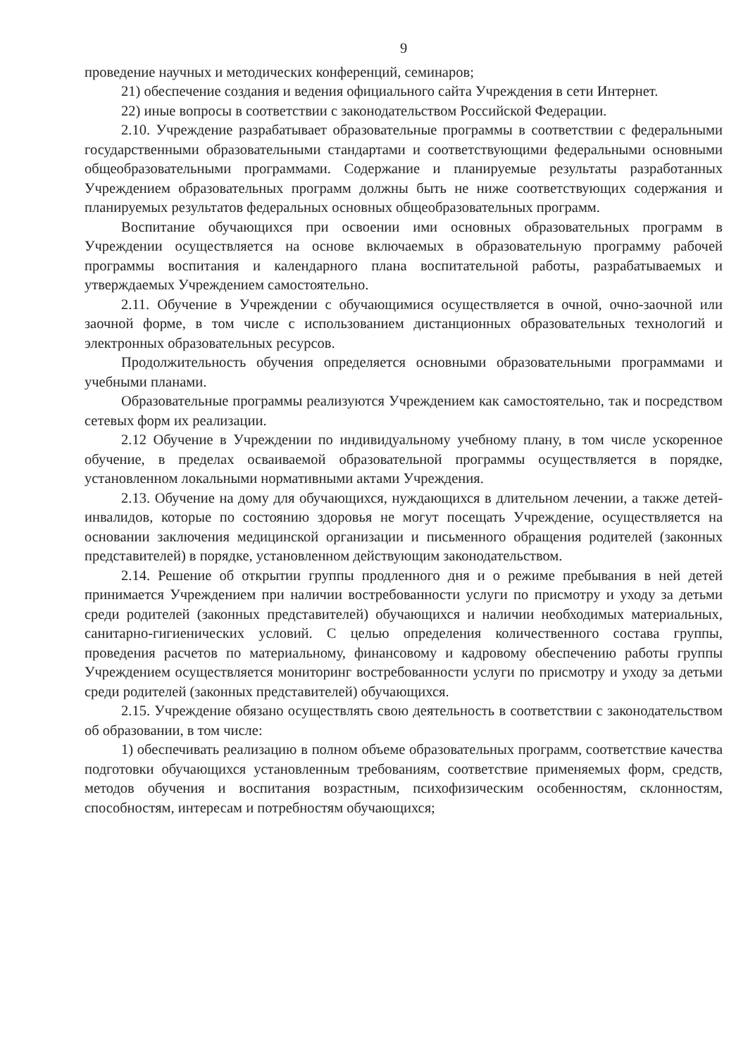9
проведение научных и методических конференций, семинаров;
21) обеспечение создания и ведения официального сайта Учреждения в сети Интернет.
22) иные вопросы в соответствии с законодательством Российской Федерации.
2.10. Учреждение разрабатывает образовательные программы в соответствии с федеральными государственными образовательными стандартами и соответствующими федеральными основными общеобразовательными программами. Содержание и планируемые результаты разработанных Учреждением образовательных программ должны быть не ниже соответствующих содержания и планируемых результатов федеральных основных общеобразовательных программ.
Воспитание обучающихся при освоении ими основных образовательных программ в Учреждении осуществляется на основе включаемых в образовательную программу рабочей программы воспитания и календарного плана воспитательной работы, разрабатываемых и утверждаемых Учреждением самостоятельно.
2.11. Обучение в Учреждении с обучающимися осуществляется в очной, очно-заочной или заочной форме, в том числе с использованием дистанционных образовательных технологий и электронных образовательных ресурсов.
Продолжительность обучения определяется основными образовательными программами и учебными планами.
Образовательные программы реализуются Учреждением как самостоятельно, так и посредством сетевых форм их реализации.
2.12 Обучение в Учреждении по индивидуальному учебному плану, в том числе ускоренное обучение, в пределах осваиваемой образовательной программы осуществляется в порядке, установленном локальными нормативными актами Учреждения.
2.13. Обучение на дому для обучающихся, нуждающихся в длительном лечении, а также детей-инвалидов, которые по состоянию здоровья не могут посещать Учреждение, осуществляется на основании заключения медицинской организации и письменного обращения родителей (законных представителей) в порядке, установленном действующим законодательством.
2.14. Решение об открытии группы продленного дня и о режиме пребывания в ней детей принимается Учреждением при наличии востребованности услуги по присмотру и уходу за детьми среди родителей (законных представителей) обучающихся и наличии необходимых материальных, санитарно-гигиенических условий. С целью определения количественного состава группы, проведения расчетов по материальному, финансовому и кадровому обеспечению работы группы Учреждением осуществляется мониторинг востребованности услуги по присмотру и уходу за детьми среди родителей (законных представителей) обучающихся.
2.15. Учреждение обязано осуществлять свою деятельность в соответствии с законодательством об образовании, в том числе:
1) обеспечивать реализацию в полном объеме образовательных программ, соответствие качества подготовки обучающихся установленным требованиям, соответствие применяемых форм, средств, методов обучения и воспитания возрастным, психофизическим особенностям, склонностям, способностям, интересам и потребностям обучающихся;